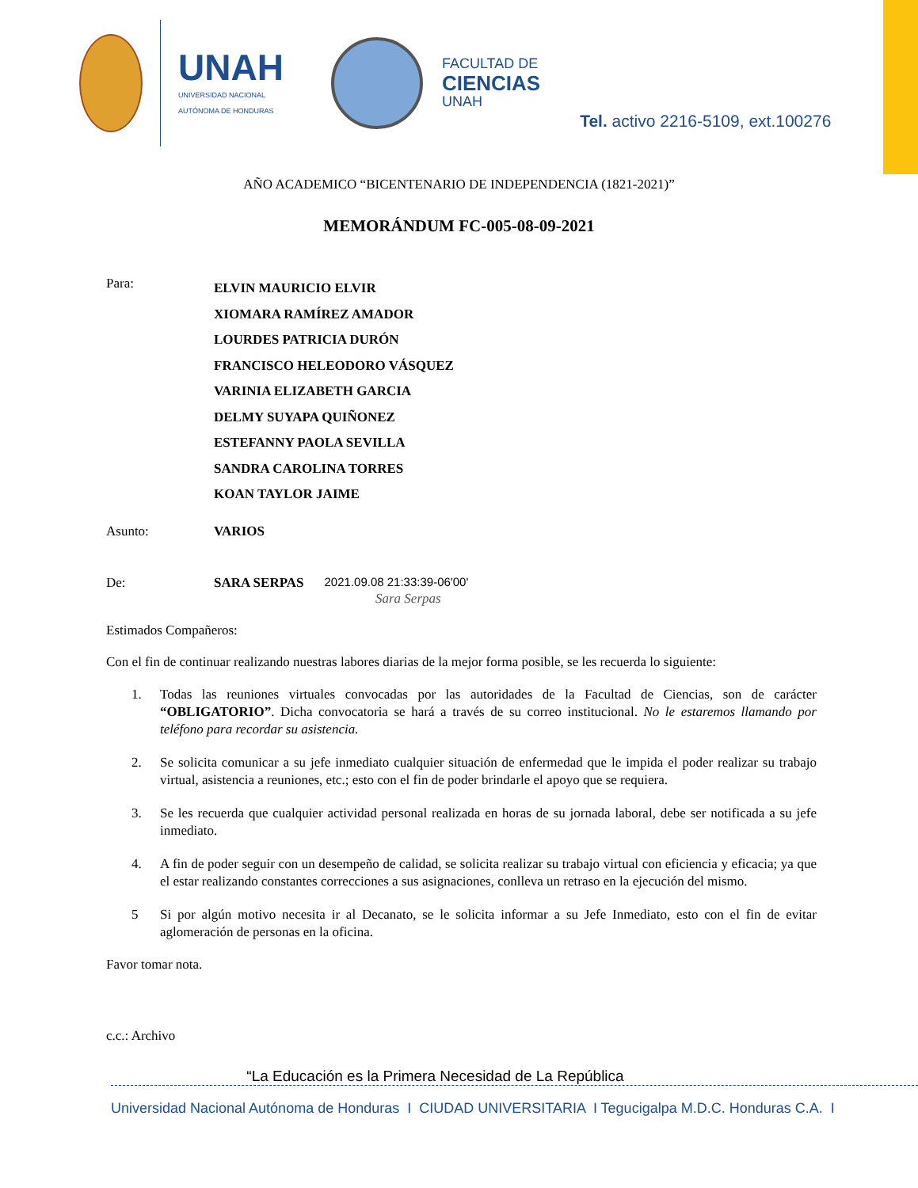UNAH
UNIVERSIDAD NACIONAL
AUTÓNOMA DE HONDURAS
FACULTAD DE
CIENCIAS
UNAH
Tel. activo 2216-5109, ext.100276
AÑO ACADEMICO “BICENTENARIO DE INDEPENDENCIA (1821-2021)”
MEMORÁNDUM FC-005-08-09-2021
Para:
ELVIN MAURICIO ELVIR
XIOMARA RAMÍREZ AMADOR
LOURDES PATRICIA DURÓN
FRANCISCO HELEODORO VÁSQUEZ
VARINIA ELIZABETH GARCIA
DELMY SUYAPA QUIÑONEZ
ESTEFANNY PAOLA SEVILLA
SANDRA CAROLINA TORRES
KOAN TAYLOR JAIME
Asunto: VARIOS
De: SARA SERPAS 2021.09.08 21:33:39-06'00'
Sara Serpas
Estimados Compañeros:
Con el fin de continuar realizando nuestras labores diarias de la mejor forma posible, se les recuerda lo siguiente:
1. Todas las reuniones virtuales convocadas por las autoridades de la Facultad de Ciencias, son de carácter “OBLIGATORIO”. Dicha convocatoria se hará a través de su correo institucional. No le estaremos llamando por teléfono para recordar su asistencia.
2. Se solicita comunicar a su jefe inmediato cualquier situación de enfermedad que le impida el poder realizar su trabajo virtual, asistencia a reuniones, etc.; esto con el fin de poder brindarle el apoyo que se requiera.
3. Se les recuerda que cualquier actividad personal realizada en horas de su jornada laboral, debe ser notificada a su jefe inmediato.
4. A fin de poder seguir con un desempeño de calidad, se solicita realizar su trabajo virtual con eficiencia y eficacia; ya que el estar realizando constantes correcciones a sus asignaciones, conlleva un retraso en la ejecución del mismo.
5 Si por algún motivo necesita ir al Decanato, se le solicita informar a su Jefe Inmediato, esto con el fin de evitar aglomeración de personas en la oficina.
Favor tomar nota.
c.c.: Archivo
“La Educación es la Primera Necesidad de La República
Universidad Nacional Autónoma de Honduras I CIUDAD UNIVERSITARIA I Tegucigalpa M.D.C. Honduras C.A. I